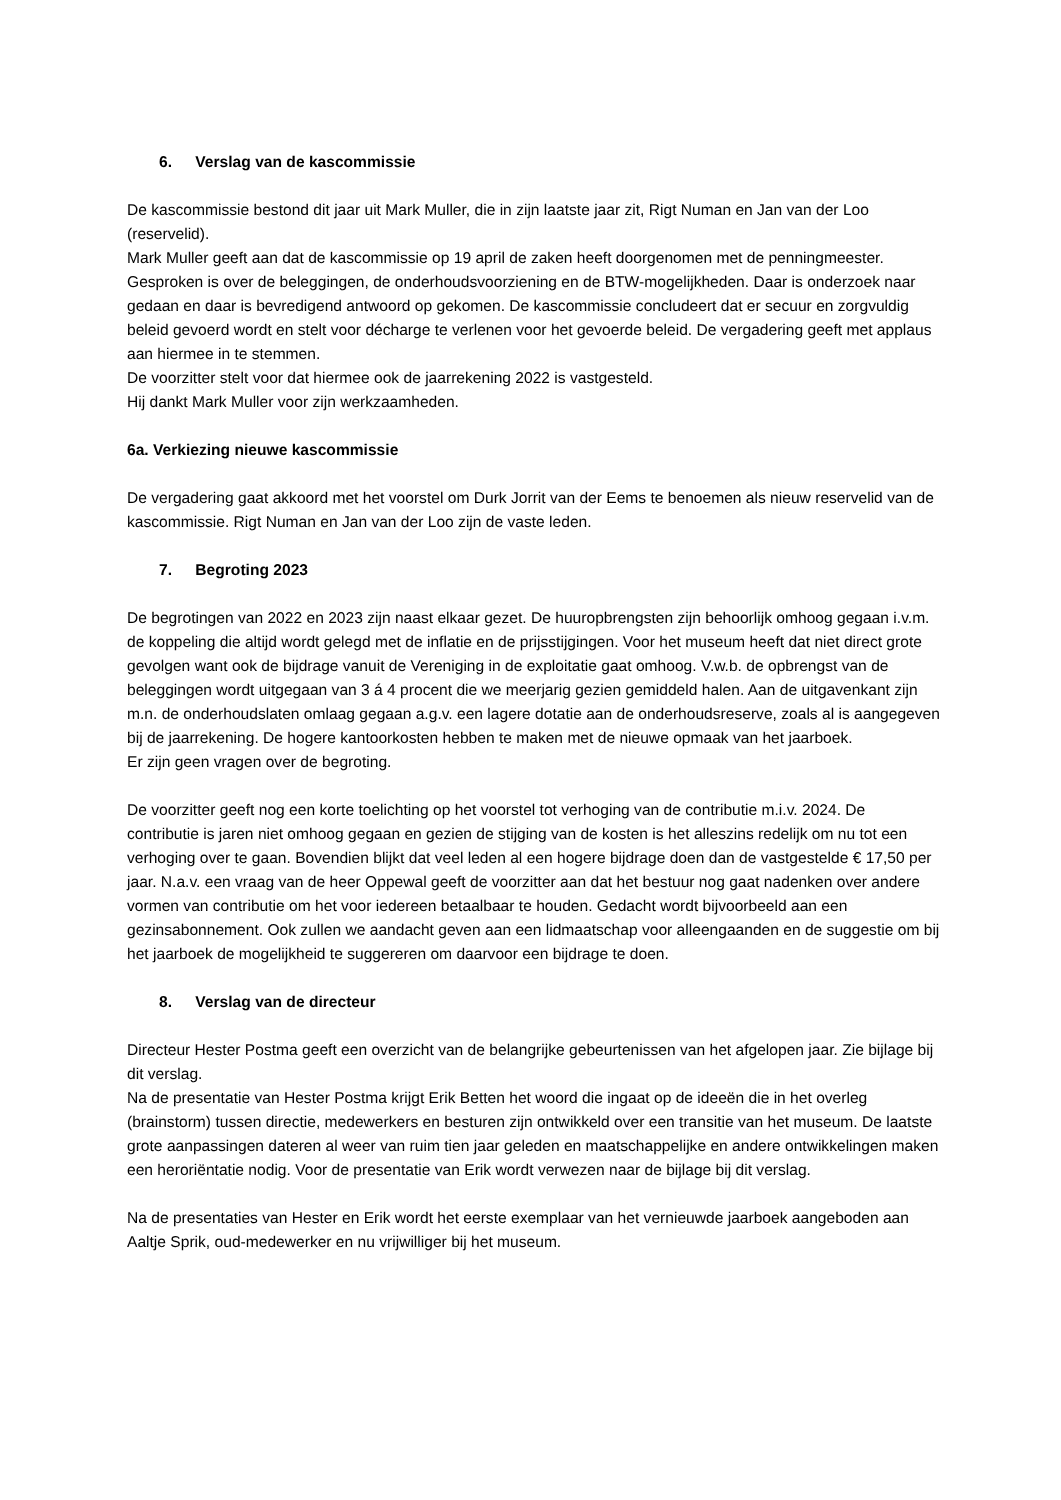6. Verslag van de kascommissie
De kascommissie bestond dit jaar uit Mark Muller, die in zijn laatste jaar zit, Rigt Numan en Jan van der Loo (reservelid).
Mark Muller geeft aan dat de kascommissie op 19 april de zaken heeft doorgenomen met de penningmeester. Gesproken is over de beleggingen, de onderhoudsvoorziening en de BTW-mogelijkheden. Daar is onderzoek naar gedaan en daar is bevredigend antwoord op gekomen. De kascommissie concludeert dat er secuur en zorgvuldig beleid gevoerd wordt en stelt voor décharge te verlenen voor het gevoerde beleid. De vergadering geeft met applaus aan hiermee in te stemmen.
De voorzitter stelt voor dat hiermee ook de jaarrekening 2022 is vastgesteld.
Hij dankt Mark Muller voor zijn werkzaamheden.
6a. Verkiezing nieuwe kascommissie
De vergadering gaat akkoord met het voorstel om Durk Jorrit van der Eems te benoemen als nieuw reservelid van de kascommissie. Rigt Numan en Jan van der Loo zijn de vaste leden.
7. Begroting 2023
De begrotingen van 2022 en 2023 zijn naast elkaar gezet. De huuropbrengsten zijn behoorlijk omhoog gegaan i.v.m. de koppeling die altijd wordt gelegd met de inflatie en de prijsstijgingen. Voor het museum heeft dat niet direct grote gevolgen want ook de bijdrage vanuit de Vereniging in de exploitatie gaat omhoog. V.w.b. de opbrengst van de beleggingen wordt uitgegaan van 3 á 4 procent die we meerjarig gezien gemiddeld halen. Aan de uitgavenkant zijn m.n. de onderhoudslaten omlaag gegaan a.g.v. een lagere dotatie aan de onderhoudsreserve, zoals al is aangegeven bij de jaarrekening. De hogere kantoorkosten hebben te maken met de nieuwe opmaak van het jaarboek.
Er zijn geen vragen over de begroting.
De voorzitter geeft nog een korte toelichting op het voorstel tot verhoging van de contributie m.i.v. 2024. De contributie is jaren niet omhoog gegaan en gezien de stijging van de kosten is het alleszins redelijk om nu tot een verhoging over te gaan. Bovendien blijkt dat veel leden al een hogere bijdrage doen dan de vastgestelde € 17,50 per jaar. N.a.v. een vraag van de heer Oppewal geeft de voorzitter aan dat het bestuur nog gaat nadenken over andere vormen van contributie om het voor iedereen betaalbaar te houden. Gedacht wordt bijvoorbeeld aan een gezinsabonnement. Ook zullen we aandacht geven aan een lidmaatschap voor alleengaanden en de suggestie om bij het jaarboek de mogelijkheid te suggereren om daarvoor een bijdrage te doen.
8. Verslag van de directeur
Directeur Hester Postma geeft een overzicht van de belangrijke gebeurtenissen van het afgelopen jaar. Zie bijlage bij dit verslag.
Na de presentatie van Hester Postma krijgt Erik Betten het woord die ingaat op de ideeën die in het overleg (brainstorm) tussen directie, medewerkers en besturen zijn ontwikkeld over een transitie van het museum. De laatste grote aanpassingen dateren al weer van ruim tien jaar geleden en maatschappelijke en andere ontwikkelingen maken een heroriëntatie nodig. Voor de presentatie van Erik wordt verwezen naar de bijlage bij dit verslag.
Na de presentaties van Hester en Erik wordt het eerste exemplaar van het vernieuwde jaarboek aangeboden aan Aaltje Sprik, oud-medewerker en nu vrijwilliger bij het museum.